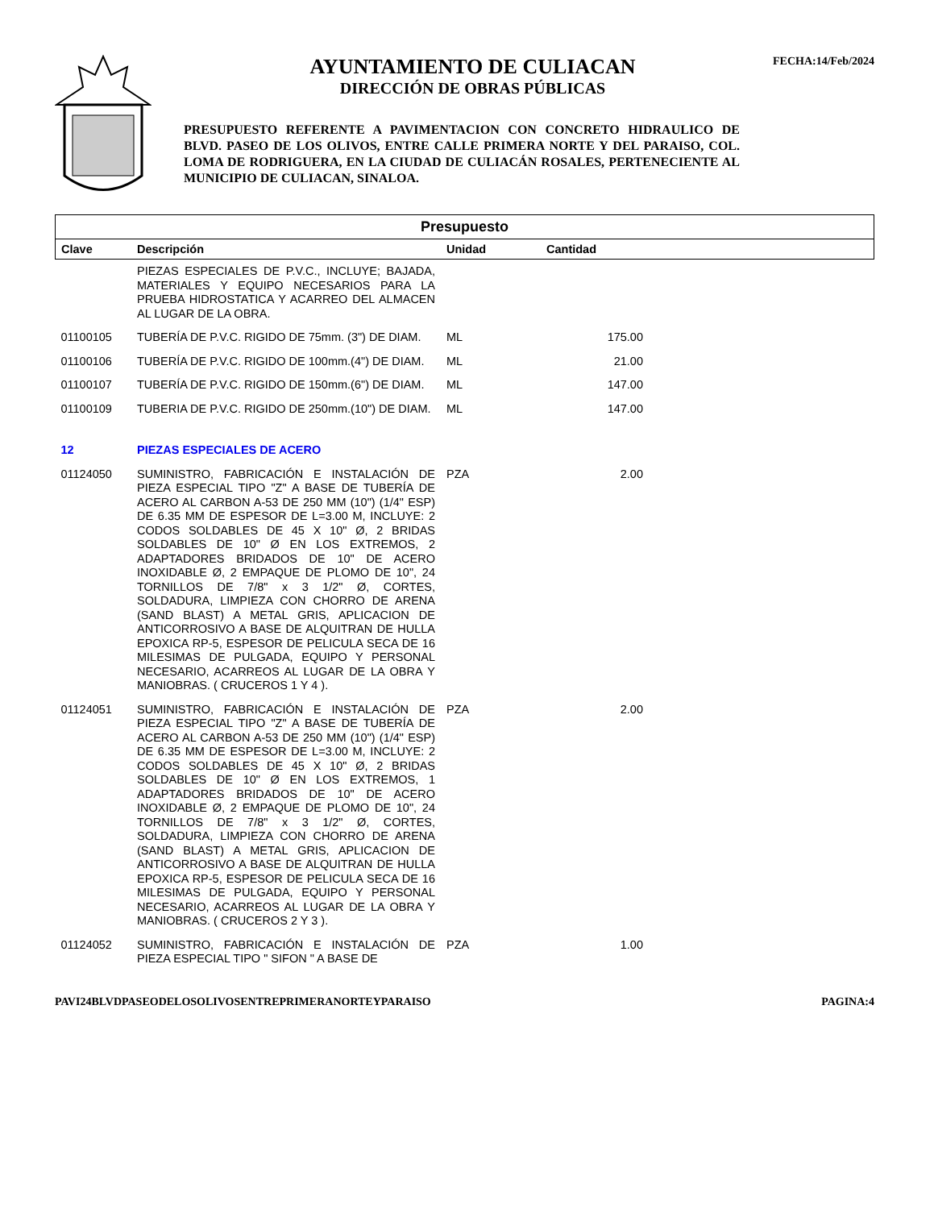AYUNTAMIENTO DE CULIACAN
DIRECCIÓN DE OBRAS PÚBLICAS
PRESUPUESTO REFERENTE A PAVIMENTACION CON CONCRETO HIDRAULICO DE BLVD. PASEO DE LOS OLIVOS, ENTRE CALLE PRIMERA NORTE Y DEL PARAISO, COL. LOMA DE RODRIGUERA, EN LA CIUDAD DE CULIACÁN ROSALES, PERTENECIENTE AL MUNICIPIO DE CULIACAN, SINALOA.
FECHA:14/Feb/2024
| Presupuesto | | | | |
| --- | --- | --- | --- | --- |
| Clave | Descripción | Unidad | Cantidad | |
| | PIEZAS ESPECIALES DE P.V.C., INCLUYE; BAJADA, MATERIALES Y EQUIPO NECESARIOS PARA LA PRUEBA HIDROSTATICA Y ACARREO DEL ALMACEN AL LUGAR DE LA OBRA. | | | |
| 01100105 | TUBERÍA DE P.V.C. RIGIDO DE 75mm. (3") DE DIAM. | ML | 175.00 | |
| 01100106 | TUBERÍA DE P.V.C. RIGIDO DE 100mm.(4") DE DIAM. | ML | 21.00 | |
| 01100107 | TUBERÍA DE P.V.C. RIGIDO DE 150mm.(6") DE DIAM. | ML | 147.00 | |
| 01100109 | TUBERIA DE P.V.C. RIGIDO DE 250mm.(10") DE DIAM. | ML | 147.00 | |
| 12 | PIEZAS ESPECIALES DE ACERO | | | |
| 01124050 | SUMINISTRO, FABRICACIÓN E INSTALACIÓN DE PIEZA ESPECIAL TIPO "Z" A BASE DE TUBERÍA DE ACERO AL CARBON A-53 DE 250 MM (10") (1/4" ESP) DE 6.35 MM DE ESPESOR DE L=3.00 M, INCLUYE: 2 CODOS SOLDABLES DE 45 X 10" Ø, 2 BRIDAS SOLDABLES DE 10" Ø EN LOS EXTREMOS, 2 ADAPTADORES BRIDADOS DE 10" DE ACERO INOXIDABLE Ø, 2 EMPAQUE DE PLOMO DE 10", 24 TORNILLOS DE 7/8" x 3 1/2" Ø, CORTES, SOLDADURA, LIMPIEZA CON CHORRO DE ARENA (SAND BLAST) A METAL GRIS, APLICACION DE ANTICORROSIVO A BASE DE ALQUITRAN DE HULLA EPOXICA RP-5, ESPESOR DE PELICULA SECA DE 16 MILESIMAS DE PULGADA, EQUIPO Y PERSONAL NECESARIO, ACARREOS AL LUGAR DE LA OBRA Y MANIOBRAS. ( CRUCEROS 1 Y 4 ). | PZA | 2.00 | |
| 01124051 | SUMINISTRO, FABRICACIÓN E INSTALACIÓN DE PIEZA ESPECIAL TIPO "Z" A BASE DE TUBERÍA DE ACERO AL CARBON A-53 DE 250 MM (10") (1/4" ESP) DE 6.35 MM DE ESPESOR DE L=3.00 M, INCLUYE: 2 CODOS SOLDABLES DE 45 X 10" Ø, 2 BRIDAS SOLDABLES DE 10" Ø EN LOS EXTREMOS, 1 ADAPTADORES BRIDADOS DE 10" DE ACERO INOXIDABLE Ø, 2 EMPAQUE DE PLOMO DE 10", 24 TORNILLOS DE 7/8" x 3 1/2" Ø, CORTES, SOLDADURA, LIMPIEZA CON CHORRO DE ARENA (SAND BLAST) A METAL GRIS, APLICACION DE ANTICORROSIVO A BASE DE ALQUITRAN DE HULLA EPOXICA RP-5, ESPESOR DE PELICULA SECA DE 16 MILESIMAS DE PULGADA, EQUIPO Y PERSONAL NECESARIO, ACARREOS AL LUGAR DE LA OBRA Y MANIOBRAS. ( CRUCEROS 2 Y 3 ). | PZA | 2.00 | |
| 01124052 | SUMINISTRO, FABRICACIÓN E INSTALACIÓN DE PIEZA ESPECIAL TIPO " SIFON " A BASE DE | PZA | 1.00 | |
PAVI24BLVDPASEODELOSOLIVOSENTREPRIMERANORTEYPARAISO PAGINA:4